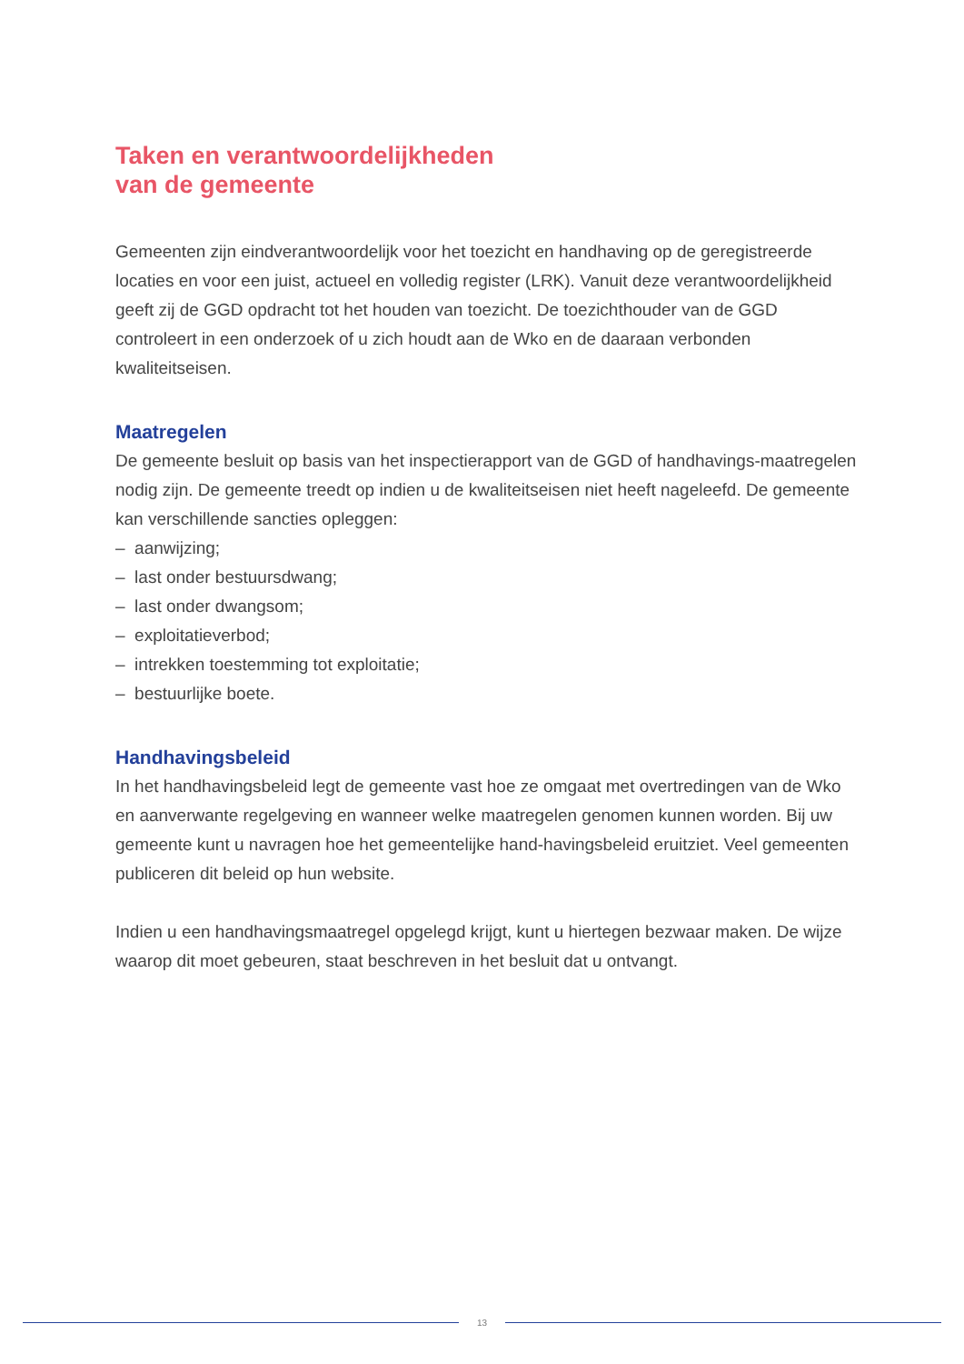Taken en verantwoordelijkheden
van de gemeente
Gemeenten zijn eindverantwoordelijk voor het toezicht en handhaving op de geregistreerde locaties en voor een juist, actueel en volledig register (LRK). Vanuit deze verantwoordelijkheid geeft zij de GGD opdracht tot het houden van toezicht. De toezichthouder van de GGD controleert in een onderzoek of u zich houdt aan de Wko en de daaraan verbonden kwaliteitseisen.
Maatregelen
De gemeente besluit op basis van het inspectierapport van de GGD of handhavings-maatregelen nodig zijn. De gemeente treedt op indien u de kwaliteitseisen niet heeft nageleefd. De gemeente kan verschillende sancties opleggen:
– aanwijzing;
– last onder bestuursdwang;
– last onder dwangsom;
– exploitatieverbod;
– intrekken toestemming tot exploitatie;
– bestuurlijke boete.
Handhavingsbeleid
In het handhavingsbeleid legt de gemeente vast hoe ze omgaat met overtredingen van de Wko en aanverwante regelgeving en wanneer welke maatregelen genomen kunnen worden. Bij uw gemeente kunt u navragen hoe het gemeentelijke hand-havingsbeleid eruitziet. Veel gemeenten publiceren dit beleid op hun website.
Indien u een handhavingsmaatregel opgelegd krijgt, kunt u hiertegen bezwaar maken. De wijze waarop dit moet gebeuren, staat beschreven in het besluit dat u ontvangt.
13